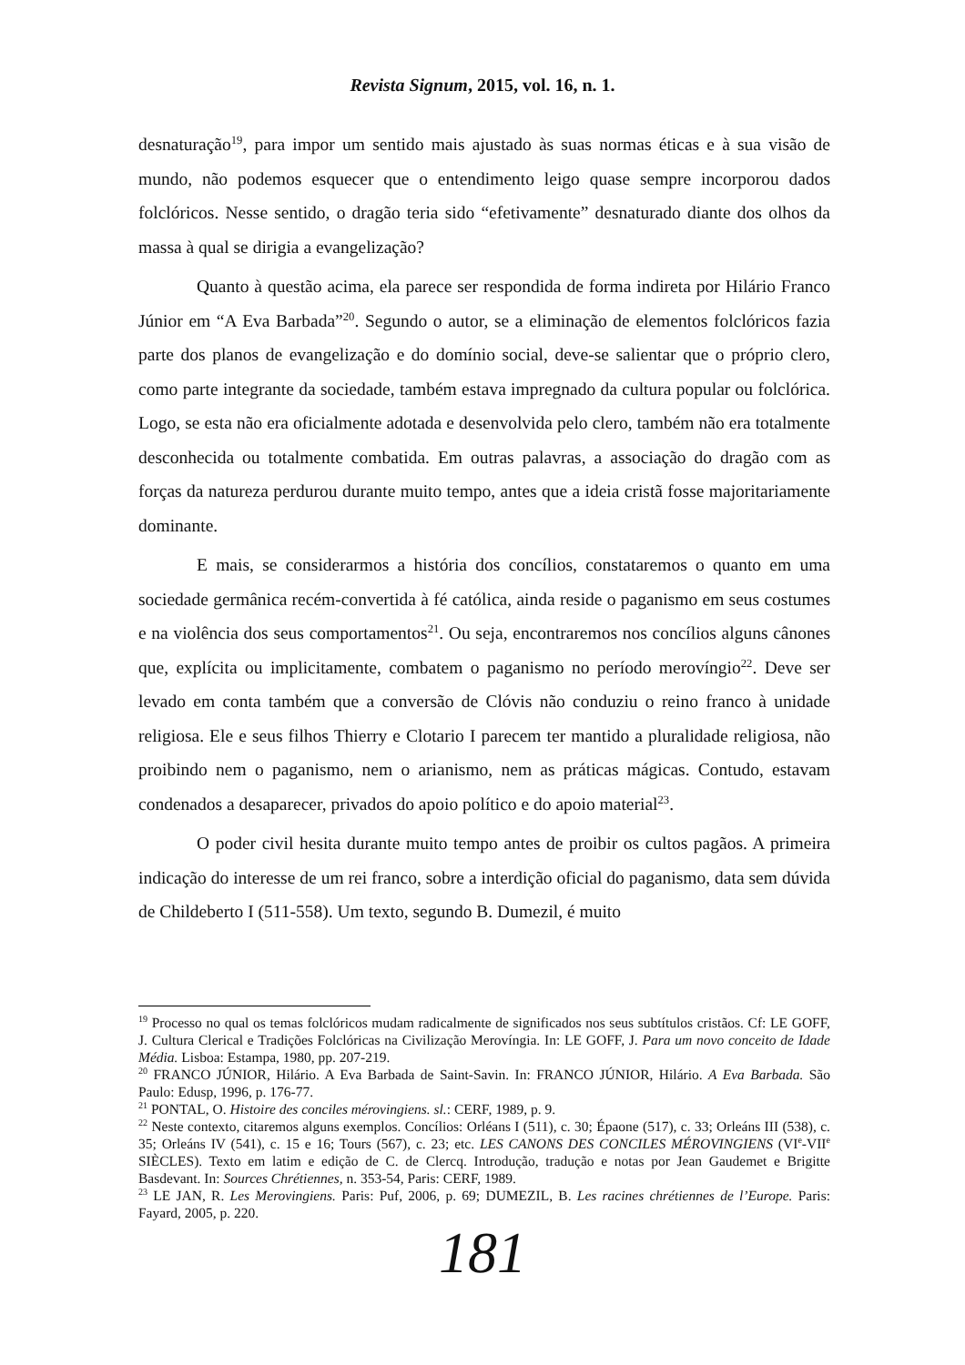Revista Signum, 2015, vol. 16, n. 1.
desnaturação<sup>19</sup>, para impor um sentido mais ajustado às suas normas éticas e à sua visão de mundo, não podemos esquecer que o entendimento leigo quase sempre incorporou dados folclóricos. Nesse sentido, o dragão teria sido “efetivamente” desnaturado diante dos olhos da massa à qual se dirigia a evangelização?
Quanto à questão acima, ela parece ser respondida de forma indireta por Hilário Franco Júnior em “A Eva Barbada”<sup>20</sup>. Segundo o autor, se a eliminação de elementos folclóricos fazia parte dos planos de evangelização e do domínio social, deve-se salientar que o próprio clero, como parte integrante da sociedade, também estava impregnado da cultura popular ou folclórica. Logo, se esta não era oficialmente adotada e desenvolvida pelo clero, também não era totalmente desconhecida ou totalmente combatida. Em outras palavras, a associação do dragão com as forças da natureza perdurou durante muito tempo, antes que a ideia cristã fosse majoritariamente dominante.
E mais, se considerarmos a história dos concílios, constataremos o quanto em uma sociedade germânica recém-convertida à fé católica, ainda reside o paganismo em seus costumes e na violência dos seus comportamentos<sup>21</sup>. Ou seja, encontraremos nos concílios alguns cânones que, explícita ou implicitamente, combatem o paganismo no período merovíngio<sup>22</sup>. Deve ser levado em conta também que a conversão de Clóvis não conduziu o reino franco à unidade religiosa. Ele e seus filhos Thierry e Clotario I parecem ter mantido a pluralidade religiosa, não proibindo nem o paganismo, nem o arianismo, nem as práticas mágicas. Contudo, estavam condenados a desaparecer, privados do apoio político e do apoio material<sup>23</sup>.
O poder civil hesita durante muito tempo antes de proibir os cultos pagãos. A primeira indicação do interesse de um rei franco, sobre a interdição oficial do paganismo, data sem dúvida de Childeberto I (511-558). Um texto, segundo B. Dumezil, é muito
<sup>19</sup> Processo no qual os temas folclóricos mudam radicalmente de significados nos seus subtítulos cristãos. Cf: LE GOFF, J. Cultura Clerical e Tradições Folclóricas na Civilização Merovíngia. In: LE GOFF, J. Para um novo conceito de Idade Média. Lisboa: Estampa, 1980, pp. 207-219.
<sup>20</sup> FRANCO JÚNIOR, Hilário. A Eva Barbada de Saint-Savin. In: FRANCO JÚNIOR, Hilário. A Eva Barbada. São Paulo: Edusp, 1996, p. 176-77.
<sup>21</sup> PONTAL, O. Histoire des conciles mérovingiens. sl.: CERF, 1989, p. 9.
<sup>22</sup> Neste contexto, citaremos alguns exemplos. Concílios: Orléans I (511), c. 30; Épaone (517), c. 33; Orleáns III (538), c. 35; Orleáns IV (541), c. 15 e 16; Tours (567), c. 23; etc. LES CANONS DES CONCILES MÉROVINGIENS (VI<sup>e</sup>-VII<sup>e</sup> SIÈCLES). Texto em latim e edição de C. de Clercq. Introdução, tradução e notas por Jean Gaudemet e Brigitte Basdevant. In: Sources Chrétiennes, n. 353-54, Paris: CERF, 1989.
<sup>23</sup> LE JAN, R. Les Merovingiens. Paris: Puf, 2006, p. 69; DUMEZIL, B. Les racines chrétiennes de l’Europe. Paris: Fayard, 2005, p. 220.
181